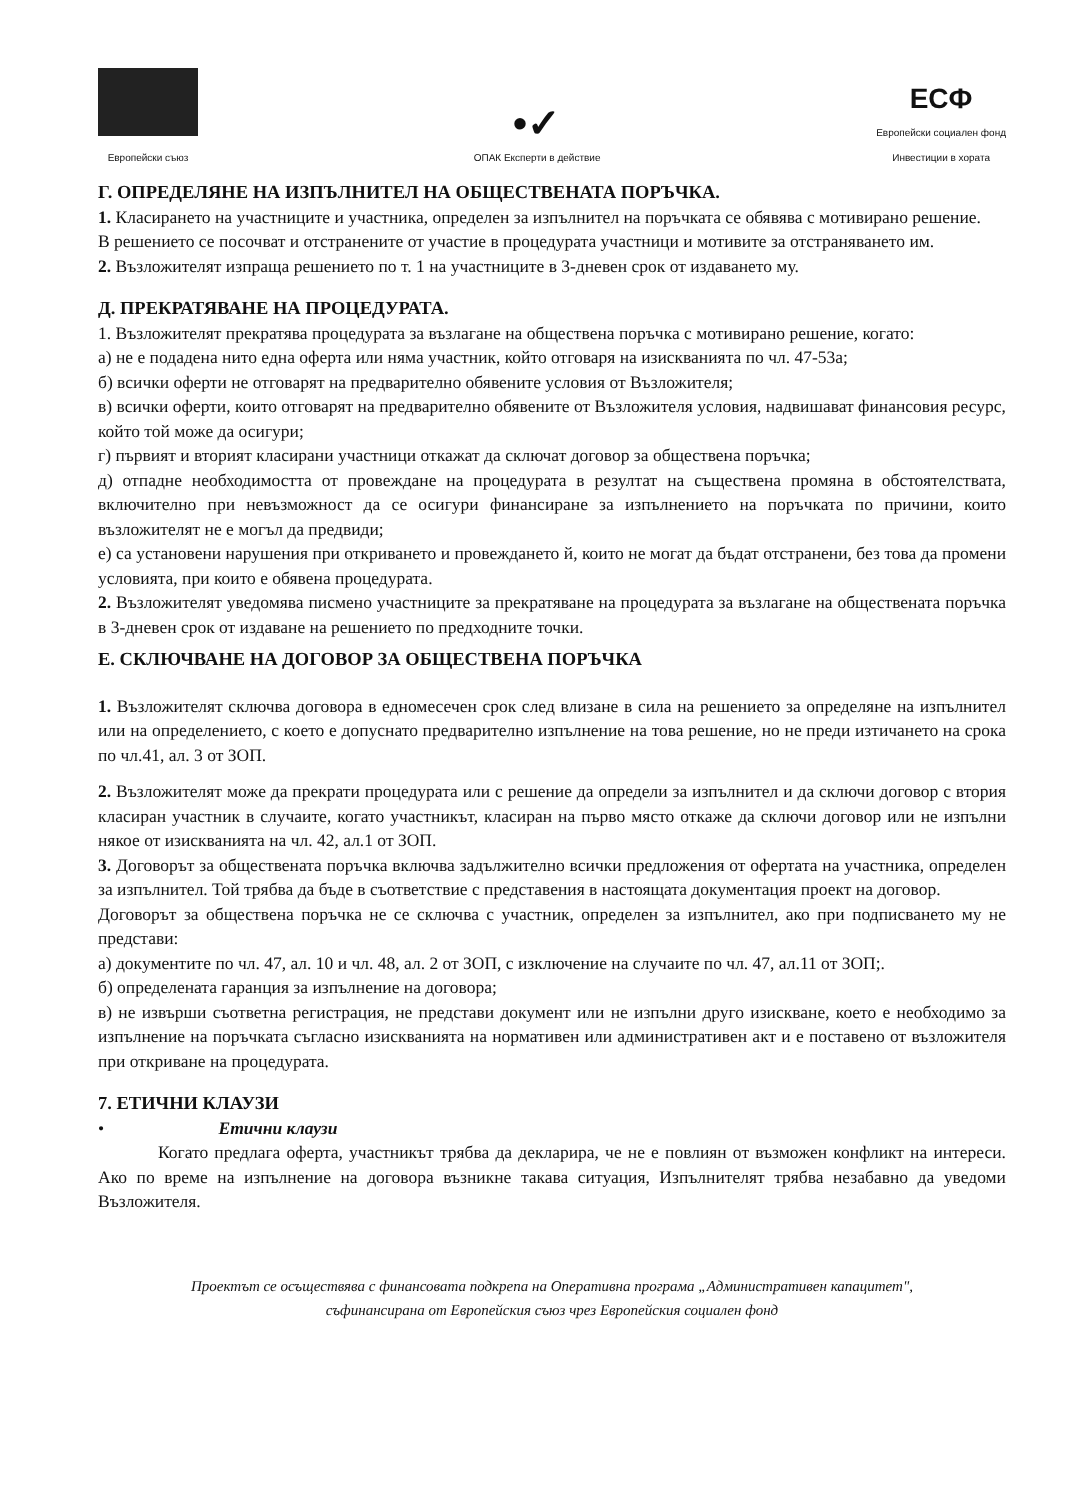Европейски съюз
•✓
ОПАК Експерти в действие
ЕСФ
Европейски социален фонд
Инвестиции в хората
Г. ОПРЕДЕЛЯНЕ НА ИЗПЪЛНИТЕЛ НА ОБЩЕСТВЕНАТА ПОРЪЧКА.
1. Класирането на участниците и участника, определен за изпълнител на поръчката се обявява с мотивирано решение.
В решението се посочват и отстранените от участие в процедурата участници и мотивите за отстраняването им.
2. Възложителят изпраща решението по т. 1 на участниците в 3-дневен срок от издаването му.
Д. ПРЕКРАТЯВАНЕ НА ПРОЦЕДУРАТА.
1. Възложителят прекратява процедурата за възлагане на обществена поръчка с мотивирано решение, когато:
а) не е подадена нито една оферта или няма участник, който отговаря на изискванията по чл. 47-53а;
б) всички оферти не отговарят на предварително обявените условия от Възложителя;
в) всички оферти, които отговарят на предварително обявените от Възложителя условия, надвишават финансовия ресурс, който той може да осигури;
г) първият и вторият класирани участници откажат да сключат договор за обществена поръчка;
д) отпадне необходимостта от провеждане на процедурата в резултат на съществена промяна в обстоятелствата, включително при невъзможност да се осигури финансиране за изпълнението на поръчката по причини, които възложителят не е могъл да предвиди;
е) са установени нарушения при откриването и провеждането й, които не могат да бъдат отстранени, без това да промени условията, при които е обявена процедурата.
2. Възложителят уведомява писмено участниците за прекратяване на процедурата за възлагане на обществената поръчка в 3-дневен срок от издаване на решението по предходните точки.
Е. СКЛЮЧВАНЕ НА ДОГОВОР ЗА ОБЩЕСТВЕНА ПОРЪЧКА
1. Възложителят сключва договора в едномесечен срок след влизане в сила на решението за определяне на изпълнител или на определението, с което е допуснато предварително изпълнение на това решение, но не преди изтичането на срока по чл.41, ал. 3 от ЗОП.
2. Възложителят може да прекрати процедурата или с решение да определи за изпълнител и да сключи договор с втория класиран участник в случаите, когато участникът, класиран на първо място откаже да сключи договор или не изпълни някое от изискванията на чл. 42, ал.1 от ЗОП.
3. Договорът за обществената поръчка включва задължително всички предложения от офертата на участника, определен за изпълнител. Той трябва да бъде в съответствие с представения в настоящата документация проект на договор.
Договорът за обществена поръчка не се сключва с участник, определен за изпълнител, ако при подписването му не представи:
а) документите по чл. 47, ал. 10 и чл. 48, ал. 2 от ЗОП, с изключение на случаите по чл. 47, ал.11 от ЗОП;.
б) определената гаранция за изпълнение на договора;
в) не извърши съответна регистрация, не представи документ или не изпълни друго изискване, което е необходимо за изпълнение на поръчката съгласно изискванията на нормативен или административен акт и е поставено от възложителя при откриване на процедурата.
7. ЕТИЧНИ КЛАУЗИ
• Етични клаузи
Когато предлага оферта, участникът трябва да декларира, че не е повлиян от възможен конфликт на интереси. Ако по време на изпълнение на договора възникне такава ситуация, Изпълнителят трябва незабавно да уведоми Възложителя.
Проектът се осъществява с финансовата подкрепа на Оперативна програма „Административен капацитет",
съфинансирана от Европейския съюз чрез Европейския социален фонд